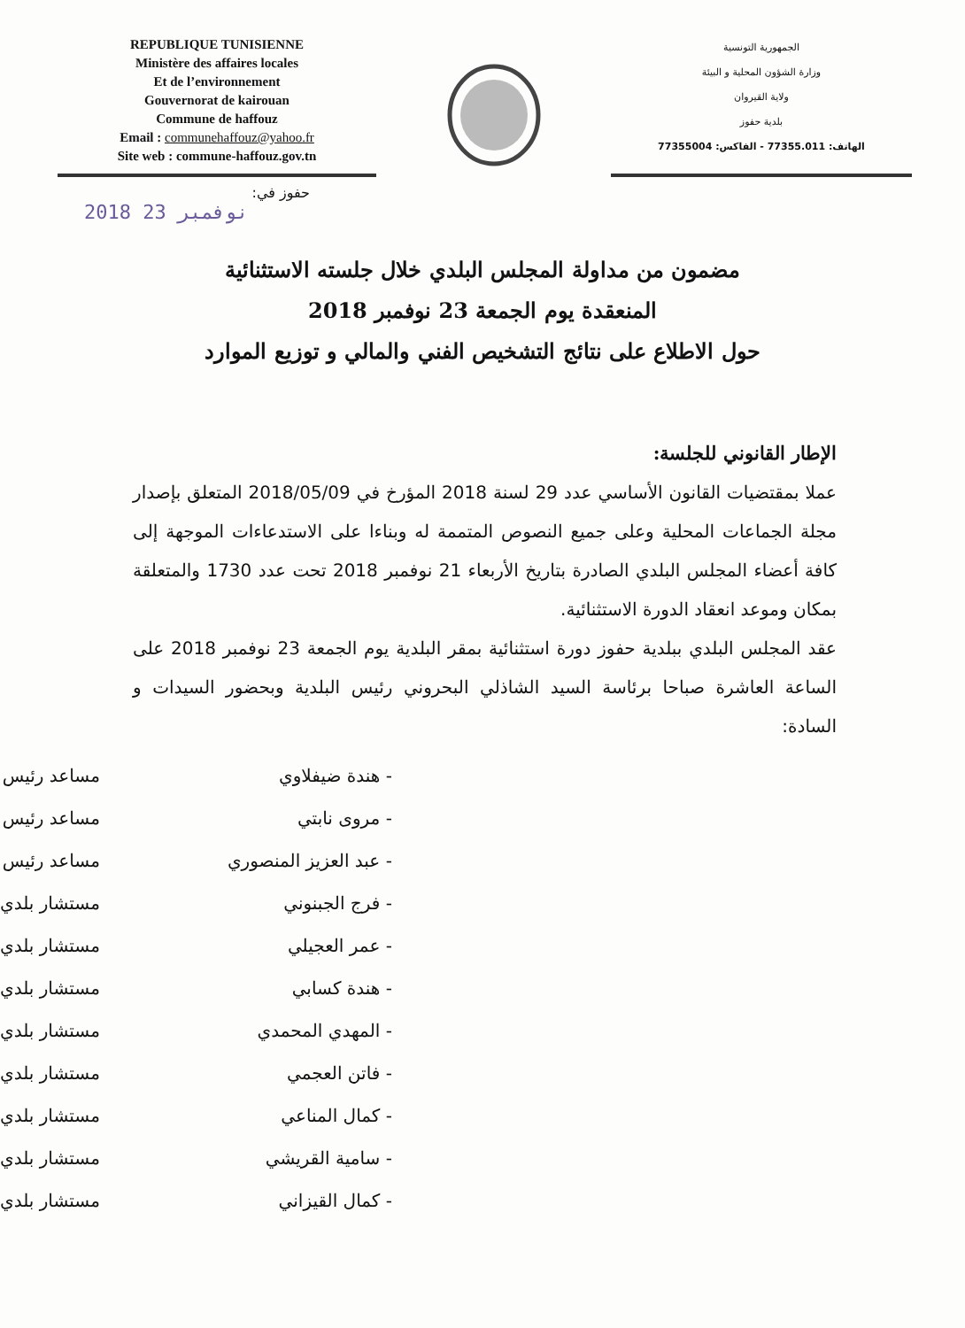REPUBLIQUE TUNISIENNE
Ministère des affaires locales
Et de l’environnement
Gouvernorat de kairouan
Commune de haffouz
Email : communehaffouz@yahoo.fr
Site web : commune-haffouz.gov.tn
الجمهورية التونسية
وزارة الشؤون المحلية و البيئة
ولاية القيروان
بلدية حفوز
الهاتف: 77355.011 - الفاكس: 77355004
حفوز في:
2018 نوفمبر 23
مضمون من مداولة المجلس البلدي خلال جلسته الاستثنائية
المنعقدة يوم الجمعة 23 نوفمبر 2018
حول الاطلاع على نتائج التشخيص الفني والمالي و توزيع الموارد
الإطار القانوني للجلسة:
عملا بمقتضيات القانون الأساسي عدد 29 لسنة 2018 المؤرخ في 2018/05/09 المتعلق بإصدار مجلة الجماعات المحلية وعلى جميع النصوص المتممة له وبناءا على الاستدعاءات الموجهة إلى كافة أعضاء المجلس البلدي الصادرة بتاريخ الأربعاء 21 نوفمبر 2018 تحت عدد 1730 والمتعلقة بمكان وموعد انعقاد الدورة الاستثنائية.
عقد المجلس البلدي ببلدية حفوز دورة استثنائية بمقر البلدية يوم الجمعة 23 نوفمبر 2018 على الساعة العاشرة صباحا برئاسة السيد الشاذلي البحروني رئيس البلدية وبحضور السيدات و السادة:
| - هندة ضيفلاوي | مساعد رئيس |
| - مروى نابتي | مساعد رئيس |
| - عبد العزيز المنصوري | مساعد رئيس |
| - فرج الجبنوني | مستشار بلدي |
| - عمر العجيلي | مستشار بلدي |
| - هندة كسابي | مستشار بلدي |
| - المهدي المحمدي | مستشار بلدي |
| - فاتن العجمي | مستشار بلدي |
| - كمال المناعي | مستشار بلدي |
| - سامية القريشي | مستشار بلدي |
| - كمال القيزاني | مستشار بلدي |